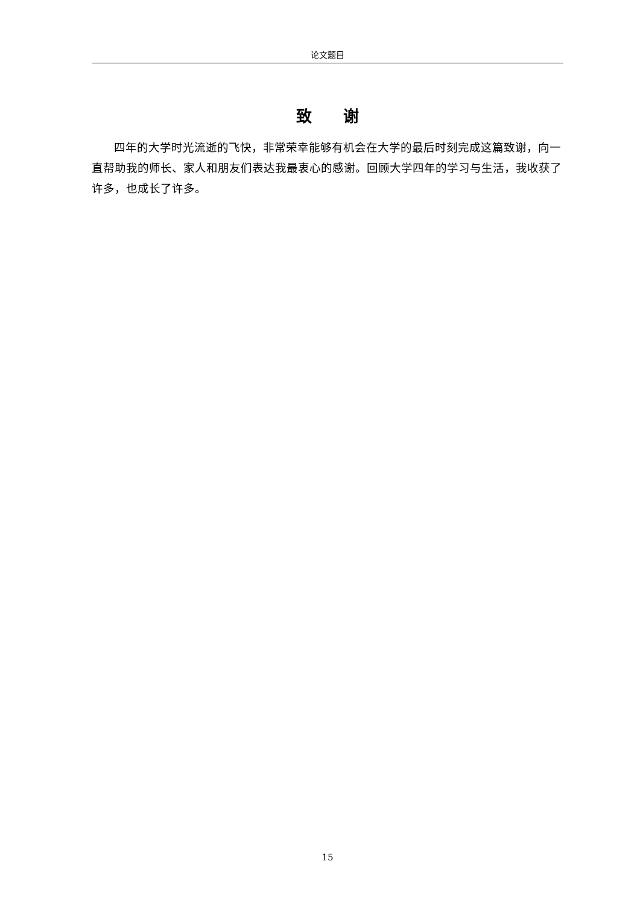论文题目
致  谢
四年的大学时光流逝的飞快，非常荣幸能够有机会在大学的最后时刻完成这篇致谢，向一直帮助我的师长、家人和朋友们表达我最衷心的感谢。回顾大学四年的学习与生活，我收获了许多，也成长了许多。
15